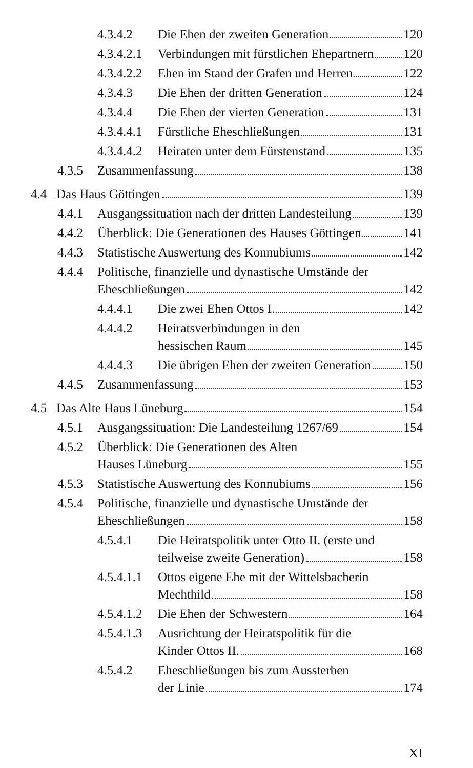4.3.4.2 Die Ehen der zweiten Generation 120
4.3.4.2.1 Verbindungen mit fürstlichen Ehepartnern 120
4.3.4.2.2 Ehen im Stand der Grafen und Herren 122
4.3.4.3 Die Ehen der dritten Generation 124
4.3.4.4 Die Ehen der vierten Generation 131
4.3.4.4.1 Fürstliche Eheschließungen 131
4.3.4.4.2 Heiraten unter dem Fürstenstand 135
4.3.5 Zusammenfassung 138
4.4 Das Haus Göttingen 139
4.4.1 Ausgangssituation nach der dritten Landesteilung 139
4.4.2 Überblick: Die Generationen des Hauses Göttingen 141
4.4.3 Statistische Auswertung des Konnubiums 142
4.4.4 Politische, finanzielle und dynastische Umstände der
Eheschließungen 142
4.4.4.1 Die zwei Ehen Ottos I. 142
4.4.4.2 Heiratsverbindungen in den
hessischen Raum 145
4.4.4.3 Die übrigen Ehen der zweiten Generation 150
4.4.5 Zusammenfassung 153
4.5 Das Alte Haus Lüneburg 154
4.5.1 Ausgangssituation: Die Landesteilung 1267/69 154
4.5.2 Überblick: Die Generationen des Alten
Hauses Lüneburg 155
4.5.3 Statistische Auswertung des Konnubiums 156
4.5.4 Politische, finanzielle und dynastische Umstände der
Eheschließungen 158
4.5.4.1 Die Heiratspolitik unter Otto II. (erste und
teilweise zweite Generation) 158
4.5.4.1.1 Ottos eigene Ehe mit der Wittelsbacherin
Mechthild 158
4.5.4.1.2 Die Ehen der Schwestern 164
4.5.4.1.3 Ausrichtung der Heiratspolitik für die
Kinder Ottos II. 168
4.5.4.2 Eheschließungen bis zum Aussterben
der Linie 174
XI